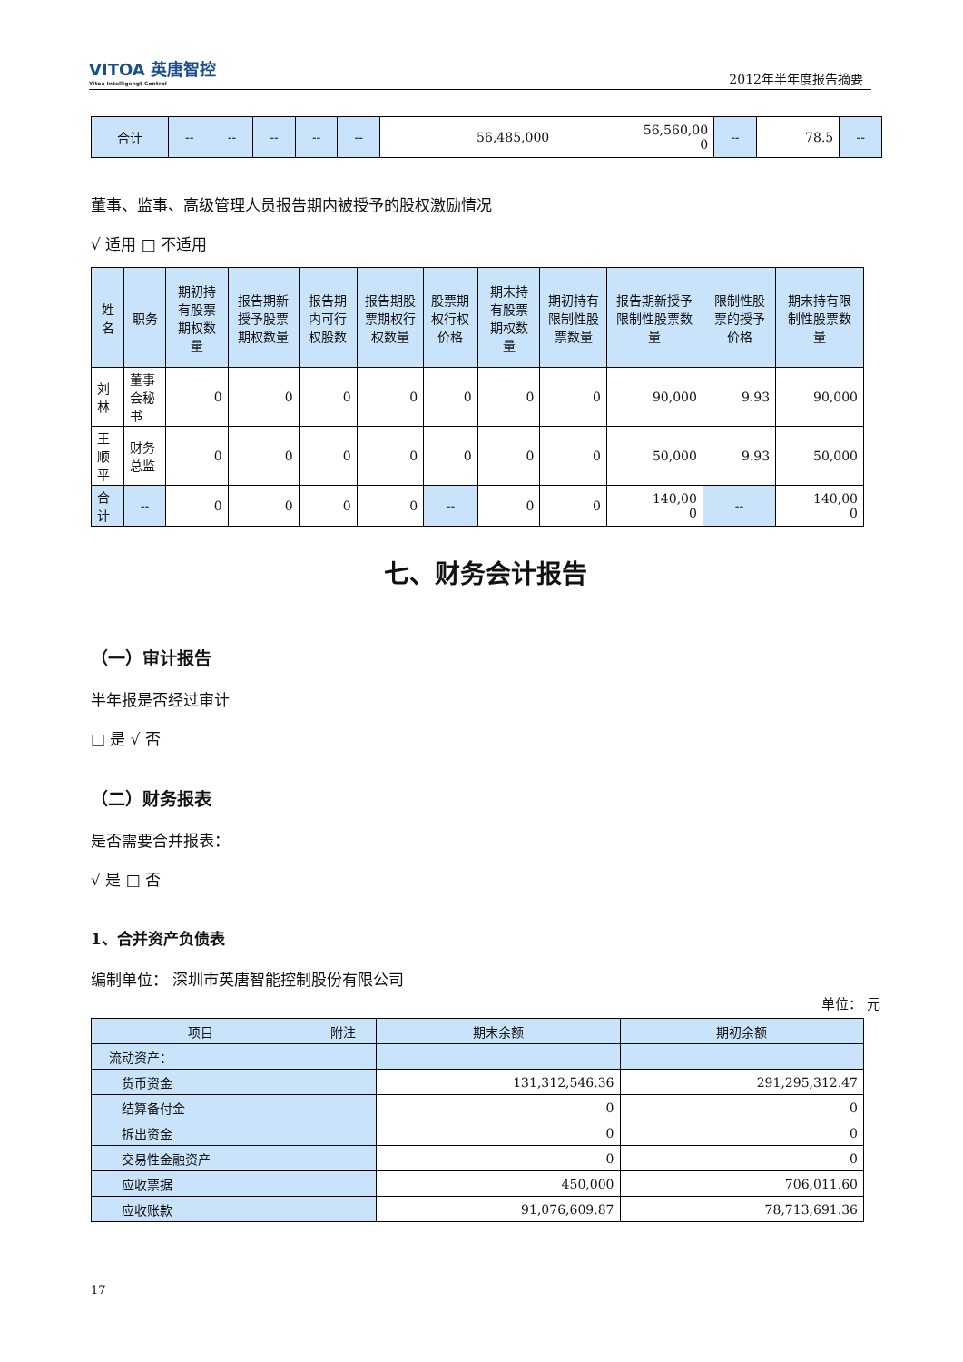VITOA 英唐智控
Yitoa Intelligengt Control
2012年半年度报告摘要
| 合计 | -- | -- | -- | -- | -- | 56,485,000 | 56,560,00 0 | -- | 78.5 | -- |
董事、监事、高级管理人员报告期内被授予的股权激励情况
√ 适用 □ 不适用
| 姓名 | 职务 | 期初持有股票期权数量 | 报告期新授予股票期权数量 | 报告期内可行权股数 | 报告期股票期权行权数量 | 股票期权行权价格 | 期末持有股票期权数量 | 期初持有限制性股票数量 | 报告期新授予限制性股票数量 | 限制性股票的授予价格 | 期末持有限制性股票数量 |
| --- | --- | --- | --- | --- | --- | --- | --- | --- | --- | --- | --- |
| 刘林 | 董事会秘书 | 0 | 0 | 0 | 0 | 0 | 0 | 0 | 90,000 | 9.93 | 90,000 |
| 王顺平 | 财务总监 | 0 | 0 | 0 | 0 | 0 | 0 | 0 | 50,000 | 9.93 | 50,000 |
| 合计 | -- | 0 | 0 | 0 | 0 | -- | 0 | 0 | 140,00 0 | -- | 140,00 0 |
七、财务会计报告
（一）审计报告
半年报是否经过审计
□ 是 √ 否
（二）财务报表
是否需要合并报表：
√ 是 □ 否
1、合并资产负债表
编制单位： 深圳市英唐智能控制股份有限公司
单位： 元
| 项目 | 附注 | 期末余额 | 期初余额 |
| --- | --- | --- | --- |
| 流动资产： | | | |
| 货币资金 | | 131,312,546.36 | 291,295,312.47 |
| 结算备付金 | | 0 | 0 |
| 拆出资金 | | 0 | 0 |
| 交易性金融资产 | | 0 | 0 |
| 应收票据 | | 450,000 | 706,011.60 |
| 应收账款 | | 91,076,609.87 | 78,713,691.36 |
17